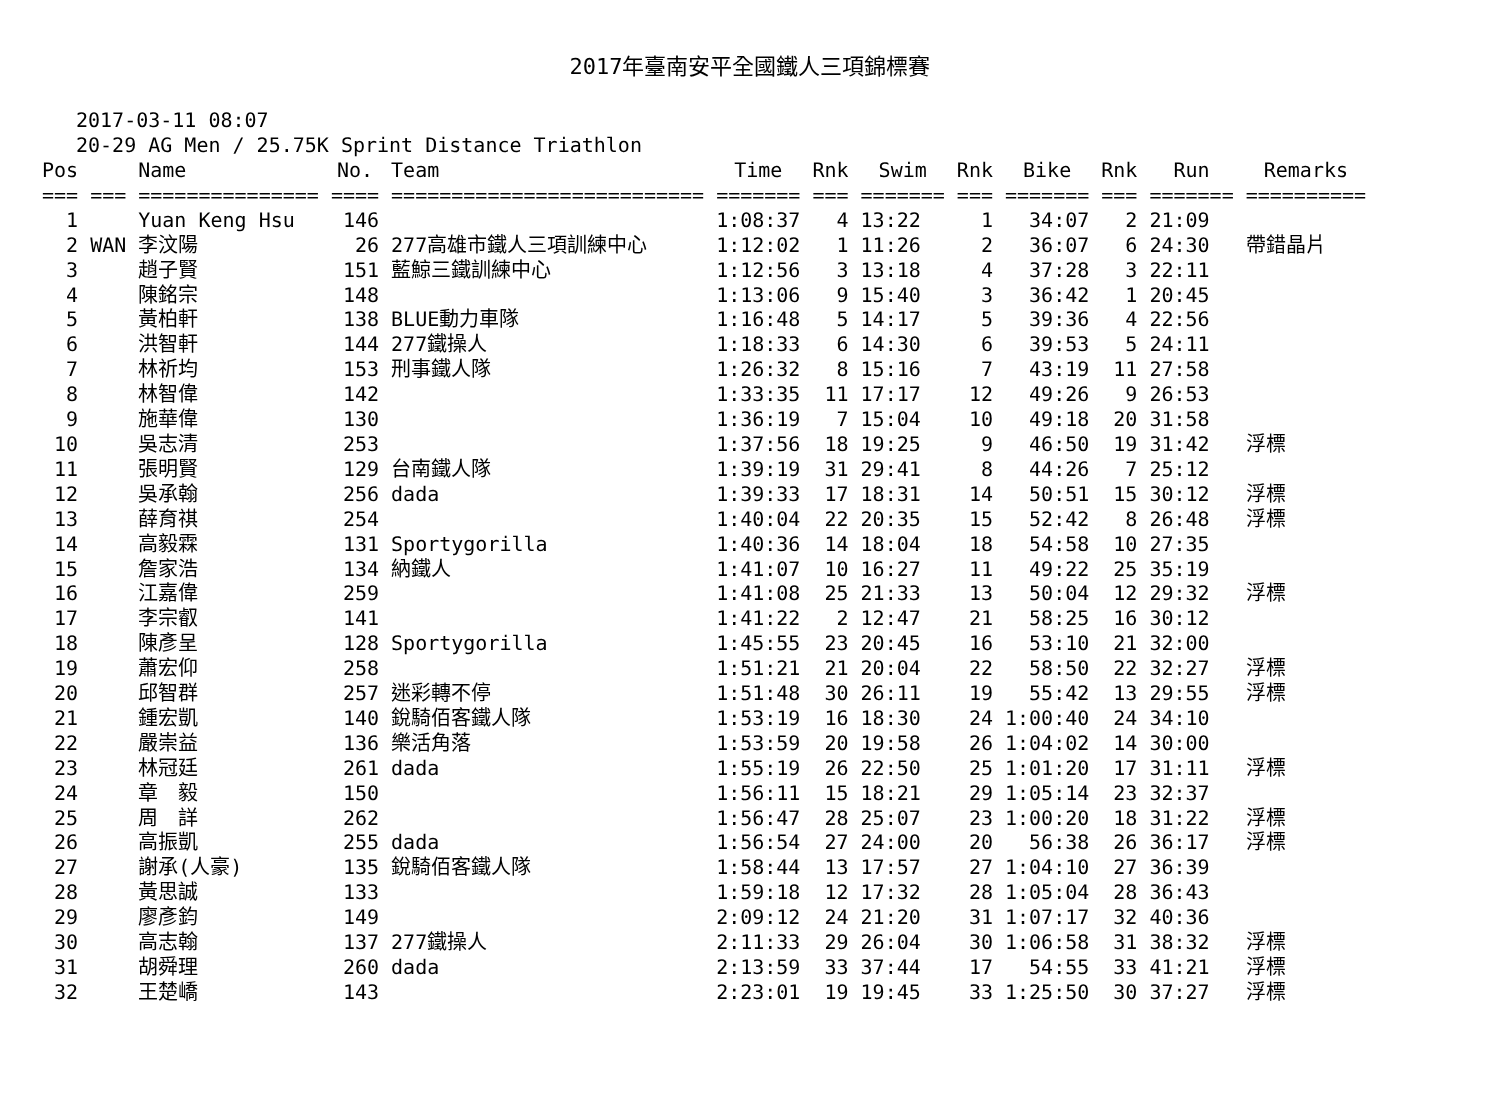2017年臺南安平全國鐵人三項錦標賽
2017-03-11 08:07
20-29 AG Men / 25.75K Sprint Distance Triathlon
| Pos | | Name | No. | Team | Time | Rnk | Swim | Rnk | Bike | Rnk | Run | Remarks |
| --- | --- | --- | --- | --- | --- | --- | --- | --- | --- | --- | --- | --- |
| === | === | =============== | ==== | ========================== | ======= | === | ======= | === | ======= | === | ======= | ========== |
| 1 | | Yuan Keng Hsu | 146 | | 1:08:37 | 4 | 13:22 | 1 | 34:07 | 2 | 21:09 | |
| 2 | WAN | 李汶陽 | 26 | 277高雄市鐵人三項訓練中心 | 1:12:02 | 1 | 11:26 | 2 | 36:07 | 6 | 24:30 | 帶錯晶片 |
| 3 | | 趙子賢 | 151 | 藍鯨三鐵訓練中心 | 1:12:56 | 3 | 13:18 | 4 | 37:28 | 3 | 22:11 | |
| 4 | | 陳銘宗 | 148 | | 1:13:06 | 9 | 15:40 | 3 | 36:42 | 1 | 20:45 | |
| 5 | | 黃柏軒 | 138 | BLUE動力車隊 | 1:16:48 | 5 | 14:17 | 5 | 39:36 | 4 | 22:56 | |
| 6 | | 洪智軒 | 144 | 277鐵操人 | 1:18:33 | 6 | 14:30 | 6 | 39:53 | 5 | 24:11 | |
| 7 | | 林祈均 | 153 | 刑事鐵人隊 | 1:26:32 | 8 | 15:16 | 7 | 43:19 | 11 | 27:58 | |
| 8 | | 林智偉 | 142 | | 1:33:35 | 11 | 17:17 | 12 | 49:26 | 9 | 26:53 | |
| 9 | | 施華偉 | 130 | | 1:36:19 | 7 | 15:04 | 10 | 49:18 | 20 | 31:58 | |
| 10 | | 吳志清 | 253 | | 1:37:56 | 18 | 19:25 | 9 | 46:50 | 19 | 31:42 | 浮標 |
| 11 | | 張明賢 | 129 | 台南鐵人隊 | 1:39:19 | 31 | 29:41 | 8 | 44:26 | 7 | 25:12 | |
| 12 | | 吳承翰 | 256 | dada | 1:39:33 | 17 | 18:31 | 14 | 50:51 | 15 | 30:12 | 浮標 |
| 13 | | 薛育祺 | 254 | | 1:40:04 | 22 | 20:35 | 15 | 52:42 | 8 | 26:48 | 浮標 |
| 14 | | 高毅霖 | 131 | Sportygorilla | 1:40:36 | 14 | 18:04 | 18 | 54:58 | 10 | 27:35 | |
| 15 | | 詹家浩 | 134 | 納鐵人 | 1:41:07 | 10 | 16:27 | 11 | 49:22 | 25 | 35:19 | |
| 16 | | 江嘉偉 | 259 | | 1:41:08 | 25 | 21:33 | 13 | 50:04 | 12 | 29:32 | 浮標 |
| 17 | | 李宗叡 | 141 | | 1:41:22 | 2 | 12:47 | 21 | 58:25 | 16 | 30:12 | |
| 18 | | 陳彥呈 | 128 | Sportygorilla | 1:45:55 | 23 | 20:45 | 16 | 53:10 | 21 | 32:00 | |
| 19 | | 蕭宏仰 | 258 | | 1:51:21 | 21 | 20:04 | 22 | 58:50 | 22 | 32:27 | 浮標 |
| 20 | | 邱智群 | 257 | 迷彩轉不停 | 1:51:48 | 30 | 26:11 | 19 | 55:42 | 13 | 29:55 | 浮標 |
| 21 | | 鍾宏凱 | 140 | 銳騎佰客鐵人隊 | 1:53:19 | 16 | 18:30 | 24 | 1:00:40 | 24 | 34:10 | |
| 22 | | 嚴崇益 | 136 | 樂活角落 | 1:53:59 | 20 | 19:58 | 26 | 1:04:02 | 14 | 30:00 | |
| 23 | | 林冠廷 | 261 | dada | 1:55:19 | 26 | 22:50 | 25 | 1:01:20 | 17 | 31:11 | 浮標 |
| 24 | | 章 毅 | 150 | | 1:56:11 | 15 | 18:21 | 29 | 1:05:14 | 23 | 32:37 | |
| 25 | | 周 詳 | 262 | | 1:56:47 | 28 | 25:07 | 23 | 1:00:20 | 18 | 31:22 | 浮標 |
| 26 | | 高振凱 | 255 | dada | 1:56:54 | 27 | 24:00 | 20 | 56:38 | 26 | 36:17 | 浮標 |
| 27 | | 謝承(人豪) | 135 | 銳騎佰客鐵人隊 | 1:58:44 | 13 | 17:57 | 27 | 1:04:10 | 27 | 36:39 | |
| 28 | | 黃思誠 | 133 | | 1:59:18 | 12 | 17:32 | 28 | 1:05:04 | 28 | 36:43 | |
| 29 | | 廖彥鈞 | 149 | | 2:09:12 | 24 | 21:20 | 31 | 1:07:17 | 32 | 40:36 | |
| 30 | | 高志翰 | 137 | 277鐵操人 | 2:11:33 | 29 | 26:04 | 30 | 1:06:58 | 31 | 38:32 | 浮標 |
| 31 | | 胡舜理 | 260 | dada | 2:13:59 | 33 | 37:44 | 17 | 54:55 | 33 | 41:21 | 浮標 |
| 32 | | 王楚嶠 | 143 | | 2:23:01 | 19 | 19:45 | 33 | 1:25:50 | 30 | 37:27 | 浮標 |